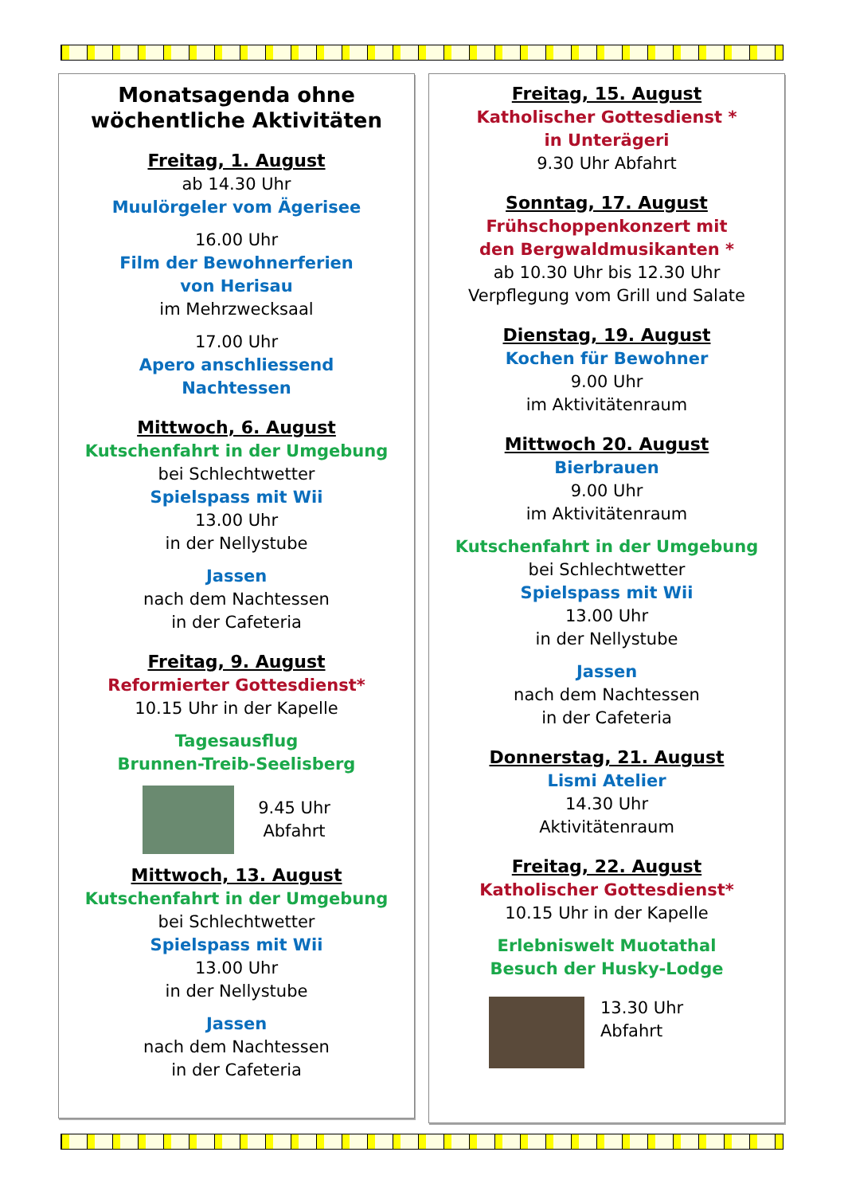Monatsagenda ohne wöchentliche Aktivitäten
Freitag, 1. August
ab 14.30 Uhr
Muulörgeler vom Ägerisee
16.00 Uhr
Film der Bewohnerferien
von Herisau
im Mehrzwecksaal
17.00 Uhr
Apero anschliessend
Nachtessen
Mittwoch, 6. August
Kutschenfahrt in der Umgebung
bei Schlechtwetter
Spielspass mit Wii
13.00 Uhr
in der Nellystube
Jassen
nach dem Nachtessen
in der Cafeteria
Freitag, 9. August
Reformierter Gottesdienst*
10.15 Uhr in der Kapelle
Tagesausflug
Brunnen-Treib-Seelisberg
9.45 Uhr
Abfahrt
Mittwoch, 13. August
Kutschenfahrt in der Umgebung
bei Schlechtwetter
Spielspass mit Wii
13.00 Uhr
in der Nellystube
Jassen
nach dem Nachtessen
in der Cafeteria
Freitag, 15. August
Katholischer Gottesdienst *
in Unterägeri
9.30 Uhr Abfahrt
Sonntag, 17. August
Frühschoppenkonzert mit
den Bergwaldmusikanten *
ab 10.30 Uhr bis 12.30 Uhr
Verpflegung vom Grill und Salate
Dienstag, 19. August
Kochen für Bewohner
9.00 Uhr
im Aktivitätenraum
Mittwoch 20. August
Bierbrauen
9.00 Uhr
im Aktivitätenraum
Kutschenfahrt in der Umgebung
bei Schlechtwetter
Spielspass mit Wii
13.00 Uhr
in der Nellystube
Jassen
nach dem Nachtessen
in der Cafeteria
Donnerstag, 21. August
Lismi Atelier
14.30 Uhr
Aktivitätenraum
Freitag, 22. August
Katholischer Gottesdienst*
10.15 Uhr in der Kapelle
Erlebniswelt Muotathal
Besuch der Husky-Lodge
13.30 Uhr
Abfahrt